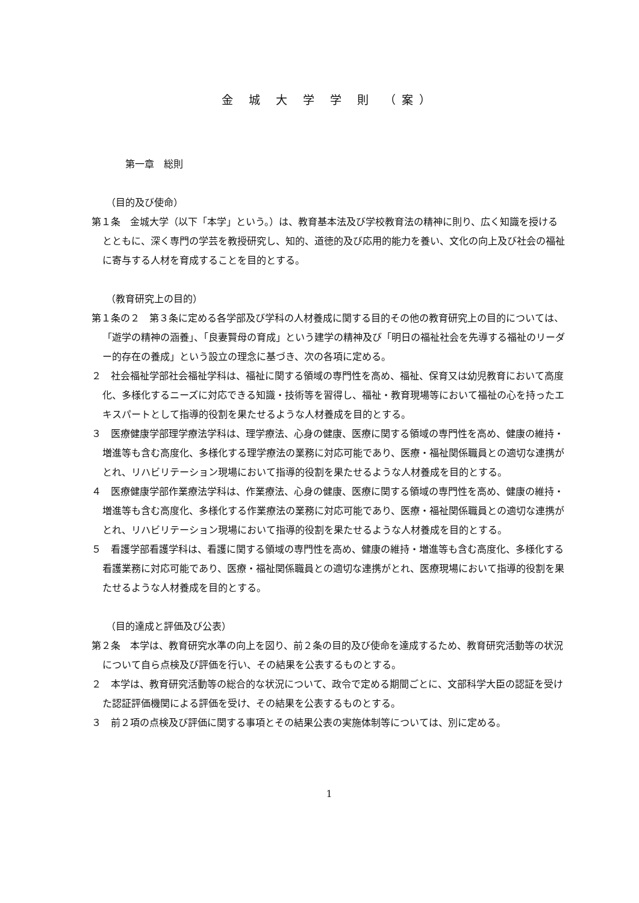金 城 大 学 学 則 （案）
第一章　総則
（目的及び使命）
第１条　金城大学（以下「本学」という。）は、教育基本法及び学校教育法の精神に則り、広く知識を授けるとともに、深く専門の学芸を教授研究し、知的、道徳的及び応用的能力を養い、文化の向上及び社会の福祉に寄与する人材を育成することを目的とする。
（教育研究上の目的）
第１条の２　第３条に定める各学部及び学科の人材養成に関する目的その他の教育研究上の目的については、「遊学の精神の涵養」、「良妻賢母の育成」という建学の精神及び「明日の福祉社会を先導する福祉のリーダー的存在の養成」という設立の理念に基づき、次の各項に定める。
２　社会福祉学部社会福祉学科は、福祉に関する領域の専門性を高め、福祉、保育又は幼児教育において高度化、多様化するニーズに対応できる知識・技術等を習得し、福祉・教育現場等において福祉の心を持ったエキスパートとして指導的役割を果たせるような人材養成を目的とする。
３　医療健康学部理学療法学科は、理学療法、心身の健康、医療に関する領域の専門性を高め、健康の維持・増進等も含む高度化、多様化する理学療法の業務に対応可能であり、医療・福祉関係職員との適切な連携がとれ、リハビリテーション現場において指導的役割を果たせるような人材養成を目的とする。
４　医療健康学部作業療法学科は、作業療法、心身の健康、医療に関する領域の専門性を高め、健康の維持・増進等も含む高度化、多様化する作業療法の業務に対応可能であり、医療・福祉関係職員との適切な連携がとれ、リハビリテーション現場において指導的役割を果たせるような人材養成を目的とする。
５　看護学部看護学科は、看護に関する領域の専門性を高め、健康の維持・増進等も含む高度化、多様化する看護業務に対応可能であり、医療・福祉関係職員との適切な連携がとれ、医療現場において指導的役割を果たせるような人材養成を目的とする。
（目的達成と評価及び公表）
第２条　本学は、教育研究水準の向上を図り、前２条の目的及び使命を達成するため、教育研究活動等の状況について自ら点検及び評価を行い、その結果を公表するものとする。
２　本学は、教育研究活動等の総合的な状況について、政令で定める期間ごとに、文部科学大臣の認証を受けた認証評価機関による評価を受け、その結果を公表するものとする。
３　前２項の点検及び評価に関する事項とその結果公表の実施体制等については、別に定める。
1